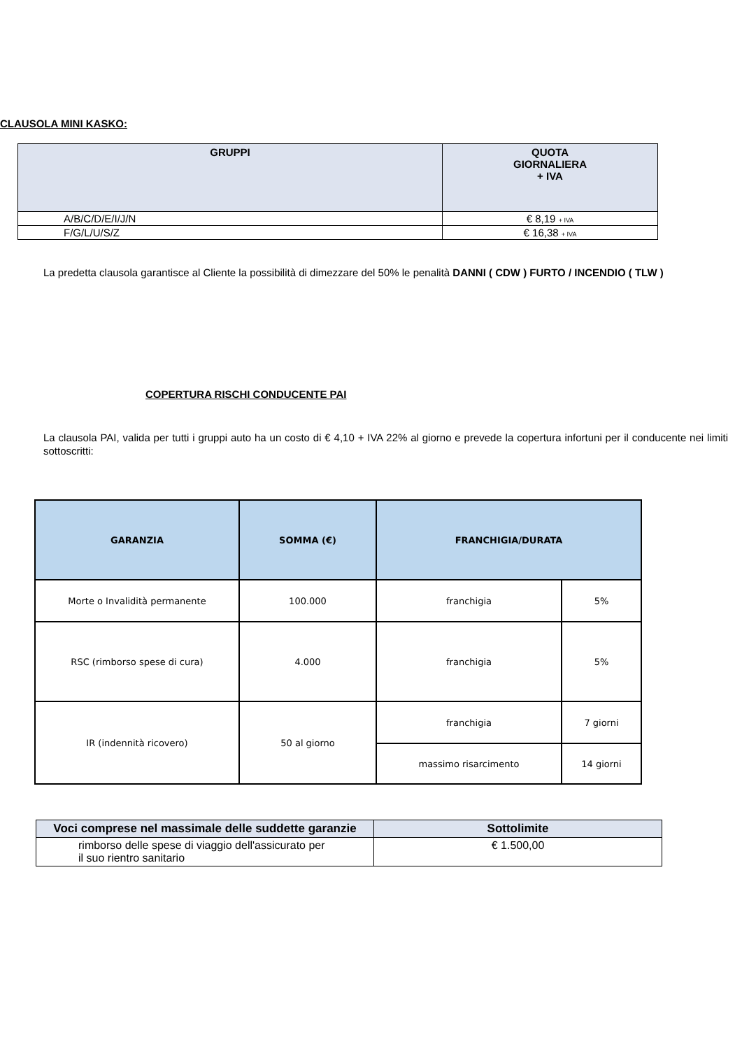CLAUSOLA MINI KASKO:
| GRUPPI | QUOTA GIORNALIERA + IVA |
| --- | --- |
| A/B/C/D/E/I/J/N | € 8,19 + IVA |
| F/G/L/U/S/Z | € 16,38 + IVA |
La predetta clausola garantisce al Cliente la possibilità di dimezzare del 50% le penalità DANNI ( CDW ) FURTO / INCENDIO ( TLW )
COPERTURA RISCHI CONDUCENTE PAI
La clausola PAI, valida per tutti i gruppi auto ha un costo di € 4,10 + IVA 22% al giorno e prevede la copertura infortuni per il conducente nei limiti sottoscritti:
| GARANZIA | SOMMA (€) | FRANCHIGIA/DURATA | |
| --- | --- | --- | --- |
| Morte o Invalidità permanente | 100.000 | franchigia | 5% |
| RSC (rimborso spese di cura) | 4.000 | franchigia | 5% |
| IR (indennità ricovero) | 50 al giorno | franchigia | 7 giorni |
| | | massimo risarcimento | 14 giorni |
| Voci comprese nel massimale delle suddette garanzie | Sottolimite |
| --- | --- |
| rimborso delle spese di viaggio dell'assicurato per il suo rientro sanitario | € 1.500,00 |